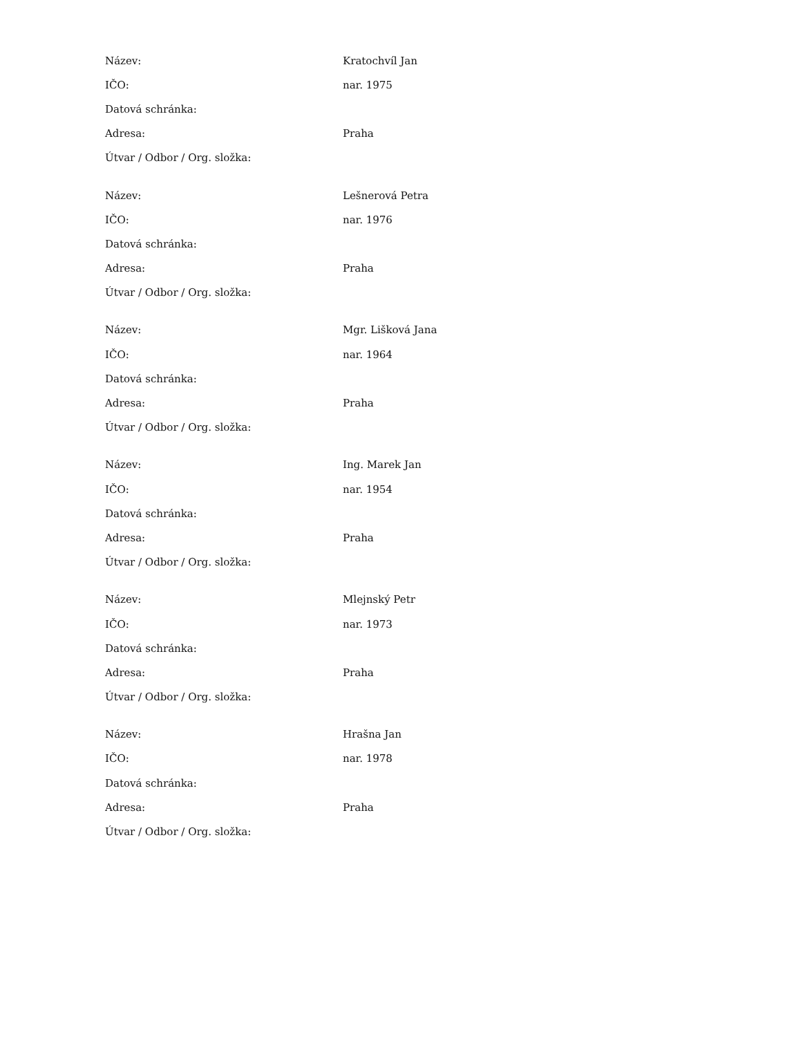| Název: | Kratochvíl Jan |
| IČO: | nar. 1975 |
| Datová schránka: | |
| Adresa: | Praha |
| Útvar / Odbor / Org. složka: | |
| Název: | Lešnerová Petra |
| IČO: | nar. 1976 |
| Datová schránka: | |
| Adresa: | Praha |
| Útvar / Odbor / Org. složka: | |
| Název: | Mgr. Lišková Jana |
| IČO: | nar. 1964 |
| Datová schránka: | |
| Adresa: | Praha |
| Útvar / Odbor / Org. složka: | |
| Název: | Ing. Marek Jan |
| IČO: | nar. 1954 |
| Datová schránka: | |
| Adresa: | Praha |
| Útvar / Odbor / Org. složka: | |
| Název: | Mlejnský Petr |
| IČO: | nar. 1973 |
| Datová schránka: | |
| Adresa: | Praha |
| Útvar / Odbor / Org. složka: | |
| Název: | Hrašna Jan |
| IČO: | nar. 1978 |
| Datová schránka: | |
| Adresa: | Praha |
| Útvar / Odbor / Org. složka: | |